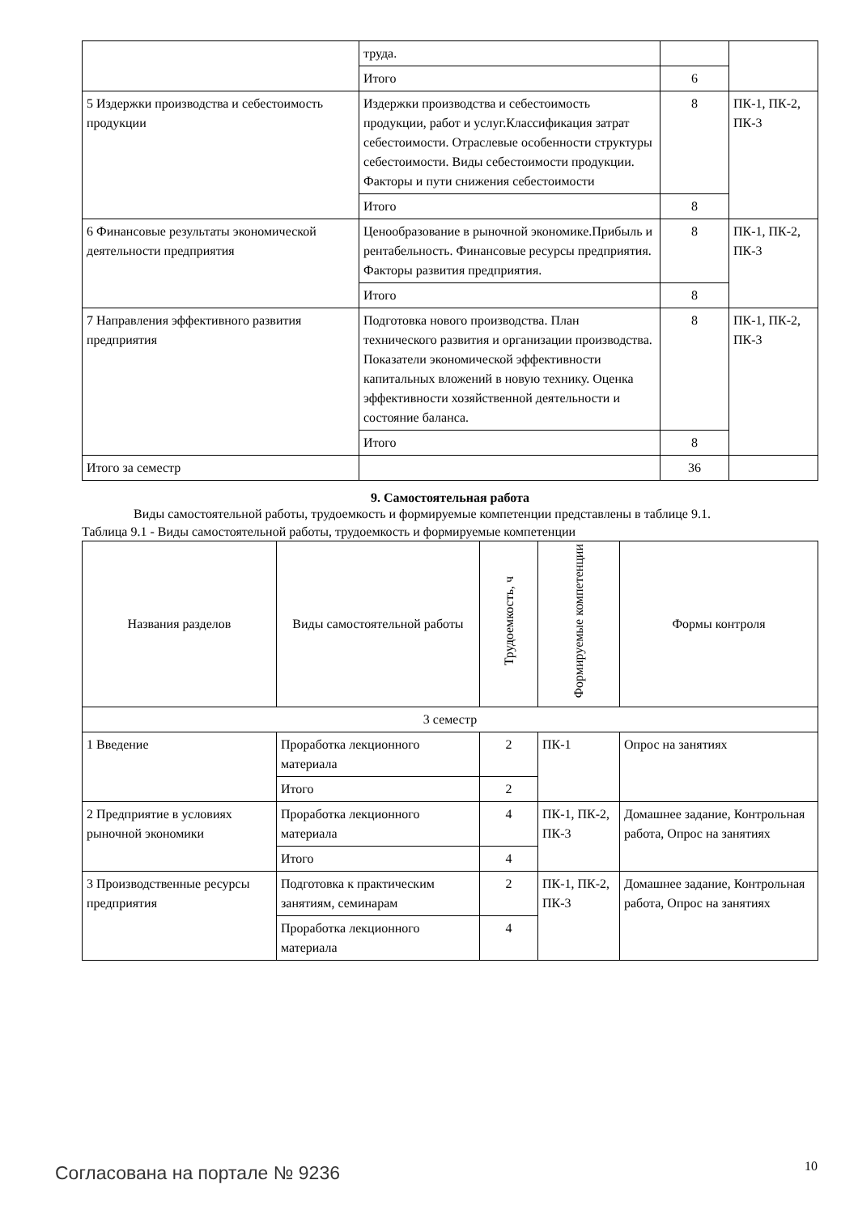| | труда. | | |
| | Итого | 6 | |
| 5 Издержки производства и себестоимость продукции | Издержки производства и себестоимость продукции, работ и услуг.Классификация затрат себестоимости. Отраслевые особенности структуры себестоимости. Виды себестоимости продукции. Факторы и пути снижения себестоимости | 8 | ПК-1, ПК-2, ПК-3 |
| | Итого | 8 | |
| 6 Финансовые результаты экономической деятельности предприятия | Ценообразование в рыночной экономике.Прибыль и рентабельность. Финансовые ресурсы предприятия. Факторы развития предприятия. | 8 | ПК-1, ПК-2, ПК-3 |
| | Итого | 8 | |
| 7 Направления эффективного развития предприятия | Подготовка нового производства. План технического развития и организации производства. Показатели экономической эффективности капитальных вложений в новую технику. Оценка эффективности хозяйственной деятельности и состояние баланса. | 8 | ПК-1, ПК-2, ПК-3 |
| | Итого | 8 | |
| Итого за семестр | | 36 | |
9. Самостоятельная работа
Виды самостоятельной работы, трудоемкость и формируемые компетенции представлены в таблице 9.1.
Таблица 9.1 - Виды самостоятельной работы, трудоемкость и формируемые компетенции
| Названия разделов | Виды самостоятельной работы | Трудоемкость, ч | Формируемые компетенции | Формы контроля |
| --- | --- | --- | --- | --- |
| 3 семестр | | | | |
| 1 Введение | Проработка лекционного материала | 2 | ПК-1 | Опрос на занятиях |
| | Итого | 2 | | |
| 2 Предприятие в условиях рыночной экономики | Проработка лекционного материала | 4 | ПК-1, ПК-2, ПК-3 | Домашнее задание, Контрольная работа, Опрос на занятиях |
| | Итого | 4 | | |
| 3 Производственные ресурсы предприятия | Подготовка к практическим занятиям, семинарам | 2 | ПК-1, ПК-2, ПК-3 | Домашнее задание, Контрольная работа, Опрос на занятиях |
| | Проработка лекционного материала | 4 | | |
Согласована на портале № 9236 10